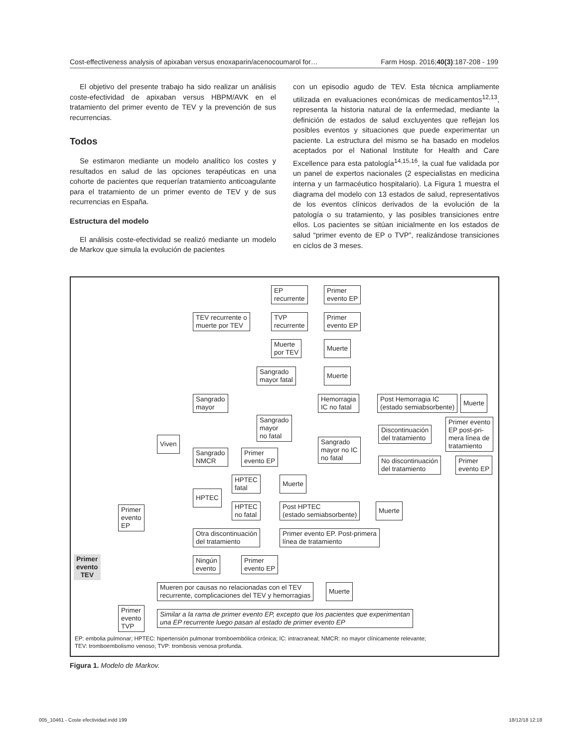Cost-effectiveness analysis of apixaban versus enoxaparin/acenocoumarol for… Farm Hosp. 2016;40(3):187-208 - 199
El objetivo del presente trabajo ha sido realizar un análisis coste-efectividad de apixaban versus HBPM/AVK en el tratamiento del primer evento de TEV y la prevención de sus recurrencias.
Todos
Se estimaron mediante un modelo analítico los costes y resultados en salud de las opciones terapéuticas en una cohorte de pacientes que requerían tratamiento anticoagulante para el tratamiento de un primer evento de TEV y de sus recurrencias en España.
Estructura del modelo
El análisis coste-efectividad se realizó mediante un modelo de Markov que simula la evolución de pacientes
con un episodio agudo de TEV. Esta técnica ampliamente utilizada en evaluaciones económicas de medicamentos<sup>12,13</sup>, representa la historia natural de la enfermedad, mediante la definición de estados de salud excluyentes que reflejan los posibles eventos y situaciones que puede experimentar un paciente. La estructura del mismo se ha basado en modelos aceptados por el National Institute for Health and Care Excellence para esta patología<sup>14,15,16</sup>, la cual fue validada por un panel de expertos nacionales (2 especialistas en medicina interna y un farmacéutico hospitalario). La Figura 1 muestra el diagrama del modelo con 13 estados de salud, representativos de los eventos clínicos derivados de la evolución de la patología o su tratamiento, y las posibles transiciones entre ellos. Los pacientes se sitúan inicialmente en los estados de salud “primer evento de EP o TVP”, realizándose transiciones en ciclos de 3 meses.
EP
recurrente
Primer
evento EP
TEV recurrente o
muerte por TEV
TVP
recurrente
Primer
evento EP
Muerte
por TEV
Muerte
Sangrado
mayor fatal
Muerte
Sangrado
mayor
Hemorragia
IC no fatal
Post Hemorragia IC
(estado semiabsorbente)
Muerte
Sangrado
mayor
no fatal
Primer evento
EP post-pri-
mera línea de
tratamiento
Discontinuación
del tratamiento
Viven
Sangrado
mayor no IC
no fatal
Sangrado
NMCR
Primer
evento EP
No discontinuación
del tratamiento
Primer
evento EP
HPTEC
fatal
Muerte
HPTEC
Primer
evento
EP
HPTEC
no fatal
Post HPTEC
(estado semiabsorbente)
Muerte
Otra discontinuación
del tratamiento
Primer evento EP. Post-primera
línea de tratamiento
Ningún
evento
Primer
evento EP
Primer
evento
TEV
Mueren por causas no relacionadas con el TEV
recurrente, complicaciones del TEV y hemorragias
Muerte
Primer
evento
TVP
Similar a la rama de primer evento EP, excepto que los pacientes que experimentan
una EP recurrente luego pasan al estado de primer evento EP
EP: embolia pulmonar; HPTEC: hipertensión pulmonar tromboembólica crónica; IC: intracraneal; NMCR: no mayor clínicamente relevante;
TEV: tromboembolismo venoso; TVP: trombosis venosa profunda.
Figura 1. Modelo de Markov.
005_10461 - Coste efectividad.indd 199 18/12/18 12:18